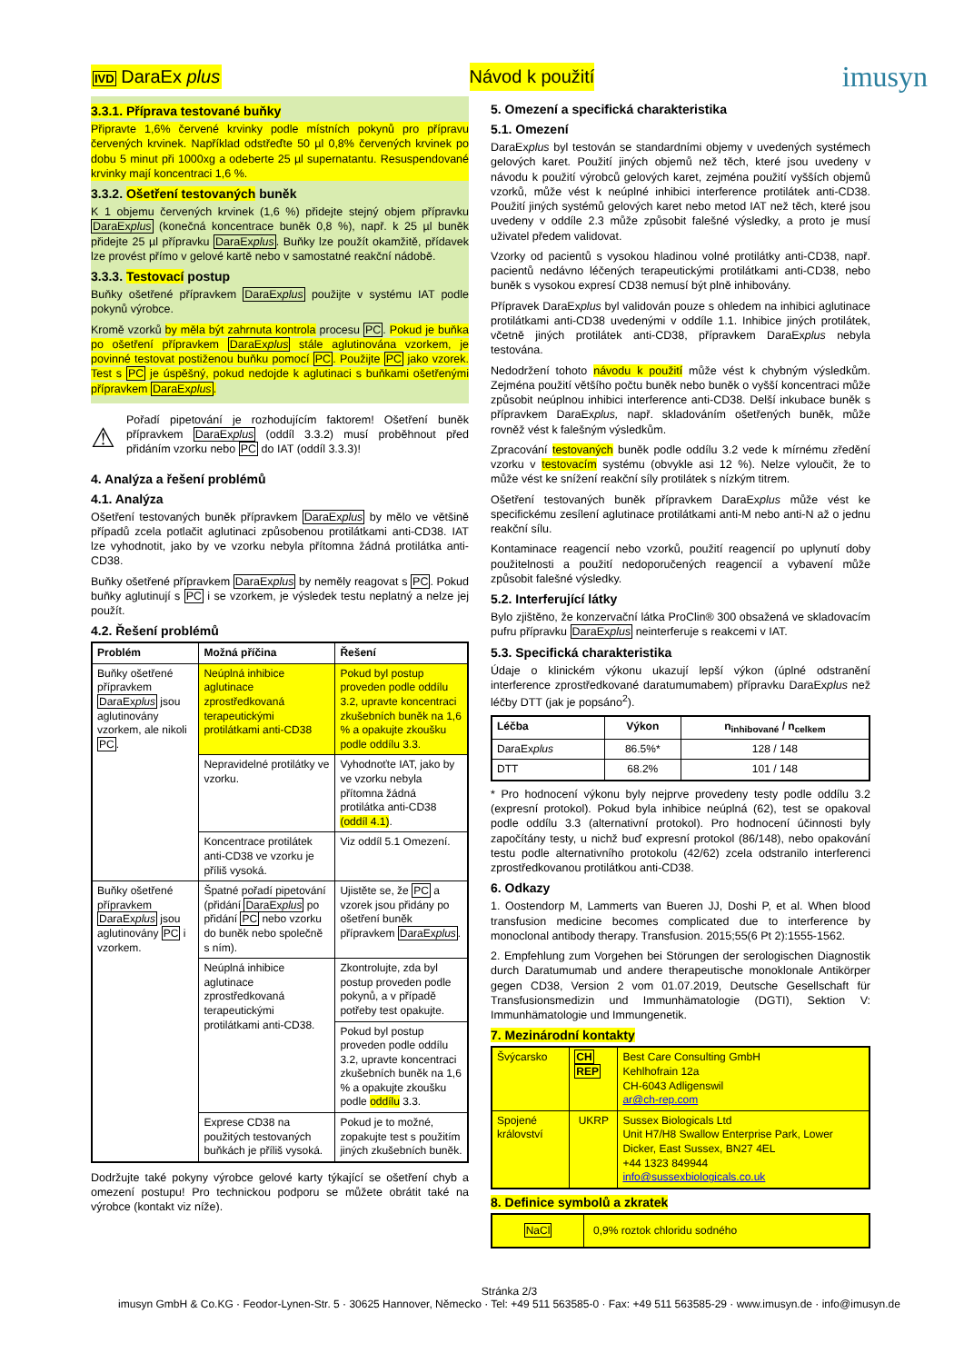IVD DaraEx plus Návod k použití
imusyn
3.3.1. Příprava testované buňky
Připravte 1,6% červené krvinky podle místních pokynů pro přípravu červených krvinek. Například odstřeďte 50 µl 0,8% červených krvinek po dobu 5 minut při 1000xg a odeberte 25 µl supernatantu. Resuspendované krvinky mají koncentraci 1,6 %.
3.3.2. Ošetření testovaných buněk
K 1 objemu červených krvinek (1,6 %) přidejte stejný objem přípravku DaraExplus (konečná koncentrace buněk 0,8 %), např. k 25 µl buněk přidejte 25 µl přípravku DaraExplus. Buňky lze použít okamžitě, přídavek lze provést přímo v gelové kartě nebo v samostatné reakční nádobě.
3.3.3. Testovací postup
Buňky ošetřené přípravkem DaraExplus použijte v systému IAT podle pokynů výrobce.
Kromě vzorků by měla být zahrnuta kontrola procesu PC. Pokud je buňka po ošetření přípravkem DaraExplus stále aglutinována vzorkem, je povinné testovat postiženou buňku pomocí PC. Použijte PC jako vzorek. Test s PC je úspěšný, pokud nedojde k aglutinaci s buňkami ošetřenými přípravkem DaraExplus.
⚠
Pořadí pipetování je rozhodujícím faktorem! Ošetření buněk přípravkem DaraExplus (oddíl 3.3.2) musí proběhnout před přidáním vzorku nebo PC do IAT (oddíl 3.3.3)!
4. Analýza a řešení problémů
4.1. Analýza
Ošetření testovaných buněk přípravkem DaraExplus by mělo ve většině případů zcela potlačit aglutinaci způsobenou protilátkami anti-CD38. IAT lze vyhodnotit, jako by ve vzorku nebyla přítomna žádná protilátka anti-CD38.
Buňky ošetřené přípravkem DaraExplus by neměly reagovat s PC. Pokud buňky aglutinují s PC i se vzorkem, je výsledek testu neplatný a nelze jej použít.
4.2. Řešení problémů
| Problém | Možná příčina | Řešení |
| --- | --- | --- |
| Buňky ošetřené přípravkem DaraEx plus jsou aglutinovány vzorkem, ale nikoli PC . | Neúplná inhibice aglutinace zprostředkovaná terapeutickými protilátkami anti-CD38 | Pokud byl postup proveden podle oddílu 3.2, upravte koncentraci zkušebních buněk na 1,6 % a opakujte zkoušku podle oddílu 3.3. |
| | Nepravidelné protilátky ve vzorku. | Vyhodnoťte IAT, jako by ve vzorku nebyla přítomna žádná protilátka anti-CD38 (oddíl 4.1) . |
| | Koncentrace protilátek anti-CD38 ve vzorku je příliš vysoká. | Viz oddíl 5.1 Omezení. |
| Buňky ošetřené přípravkem DaraEx plus jsou aglutinovány PC i vzorkem. | Špatné pořadí pipetování (přidání DaraEx plus po přidání PC nebo vzorku do buněk nebo společně s ním). | Ujistěte se, že PC a vzorek jsou přidány po ošetření buněk přípravkem DaraEx plus . |
| | Neúplná inhibice aglutinace zprostředkovaná terapeutickými protilátkami anti-CD38. | Zkontrolujte, zda byl postup proveden podle pokynů, a v případě potřeby test opakujte. |
| | | Pokud byl postup proveden podle oddílu 3.2, upravte koncentraci zkušebních buněk na 1,6 % a opakujte zkoušku podle oddílu 3.3. |
| | Exprese CD38 na použitých testovaných buňkách je příliš vysoká. | Pokud je to možné, zopakujte test s použitím jiných zkušebních buněk. |
Dodržujte také pokyny výrobce gelové karty týkající se ošetření chyb a omezení postupu! Pro technickou podporu se můžete obrátit také na výrobce (kontakt viz níže).
5. Omezení a specifická charakteristika
5.1. Omezení
DaraExplus byl testován se standardními objemy v uvedených systémech gelových karet. Použití jiných objemů než těch, které jsou uvedeny v návodu k použití výrobců gelových karet, zejména použití vyšších objemů vzorků, může vést k neúplné inhibici interference protilátek anti-CD38. Použití jiných systémů gelových karet nebo metod IAT než těch, které jsou uvedeny v oddíle 2.3 může způsobit falešné výsledky, a proto je musí uživatel předem validovat.
Vzorky od pacientů s vysokou hladinou volné protilátky anti-CD38, např. pacientů nedávno léčených terapeutickými protilátkami anti-CD38, nebo buněk s vysokou expresí CD38 nemusí být plně inhibovány.
Přípravek DaraExplus byl validován pouze s ohledem na inhibici aglutinace protilátkami anti-CD38 uvedenými v oddíle 1.1. Inhibice jiných protilátek, včetně jiných protilátek anti-CD38, přípravkem DaraExplus nebyla testována.
Nedodržení tohoto návodu k použití může vést k chybným výsledkům. Zejména použití většího počtu buněk nebo buněk o vyšší koncentraci může způsobit neúplnou inhibici interference anti-CD38. Delší inkubace buněk s přípravkem DaraExplus, např. skladováním ošetřených buněk, může rovněž vést k falešným výsledkům.
Zpracování testovaných buněk podle oddílu 3.2 vede k mírnému zředění vzorku v testovacím systému (obvykle asi 12 %). Nelze vyloučit, že to může vést ke snížení reakční síly protilátek s nízkým titrem.
Ošetření testovaných buněk přípravkem DaraExplus může vést ke specifickému zesílení aglutinace protilátkami anti-M nebo anti-N až o jednu reakční sílu.
Kontaminace reagencií nebo vzorků, použití reagencií po uplynutí doby použitelnosti a použití nedoporučených reagencií a vybavení může způsobit falešné výsledky.
5.2. Interferující látky
Bylo zjištěno, že konzervační látka ProClin® 300 obsažená ve skladovacím pufru přípravku DaraExplus neinterferuje s reakcemi v IAT.
5.3. Specifická charakteristika
Údaje o klinickém výkonu ukazují lepší výkon (úplné odstranění interference zprostředkované daratumumabem) přípravku DaraExplus než léčby DTT (jak je popsáno<sup>2</sup>).
| Léčba | Výkon | n<sub>inhibované</sub> / n<sub>celkem</sub> |
| --- | --- | --- |
| DaraEx plus | 86.5%* | 128 / 148 |
| DTT | 68.2% | 101 / 148 |
* Pro hodnocení výkonu byly nejprve provedeny testy podle oddílu 3.2 (expresní protokol). Pokud byla inhibice neúplná (62), test se opakoval podle oddílu 3.3 (alternativní protokol). Pro hodnocení účinnosti byly započítány testy, u nichž buď expresní protokol (86/148), nebo opakování testu podle alternativního protokolu (42/62) zcela odstranilo interferenci zprostředkovanou protilátkou anti-CD38.
6. Odkazy
1. Oostendorp M, Lammerts van Bueren JJ, Doshi P, et al. When blood transfusion medicine becomes complicated due to interference by monoclonal antibody therapy. Transfusion. 2015;55(6 Pt 2):1555-1562.
2. Empfehlung zum Vorgehen bei Störungen der serologischen Diagnostik durch Daratumumab und andere therapeutische monoklonale Antikörper gegen CD38, Version 2 vom 01.07.2019, Deutsche Gesellschaft für Transfusionsmedizin und Immunhämatologie (DGTI), Sektion V: Immunhämatologie und Immungenetik.
7. Mezinárodní kontakty
| Švýcarsko | CH REP | Best Care Consulting GmbH Kehlhofrain 12a CH-6043 Adligenswil ar@ch-rep.com |
| Spojené království | UKRP | Sussex Biologicals Ltd Unit H7/H8 Swallow Enterprise Park, Lower Dicker, East Sussex, BN27 4EL +44 1323 849944 info@sussexbiologicals.co.uk |
8. Definice symbolů a zkratek
| NaCl | 0,9% roztok chloridu sodného |
Stránka 2/3
imusyn GmbH & Co.KG · Feodor-Lynen-Str. 5 · 30625 Hannover, Německo · Tel: +49 511 563585-0 · Fax: +49 511 563585-29 · www.imusyn.de · info@imusyn.de